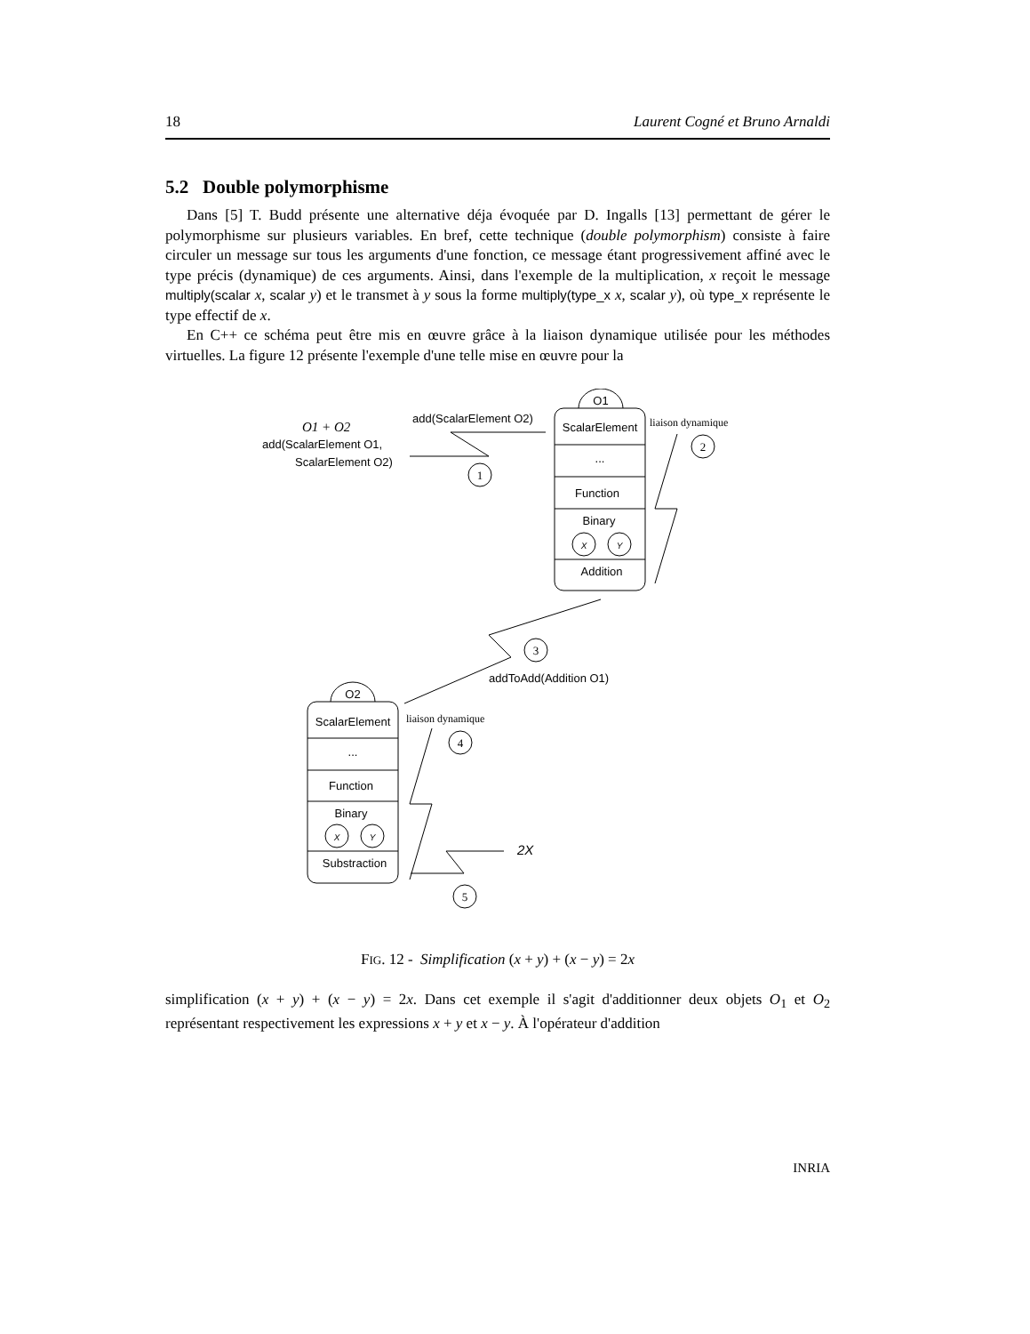18 Laurent Cogné et Bruno Arnaldi
5.2 Double polymorphisme
Dans [5] T. Budd présente une alternative déja évoquée par D. Ingalls [13] permettant de gérer le polymorphisme sur plusieurs variables. En bref, cette technique (double polymorphism) consiste à faire circuler un message sur tous les arguments d'une fonction, ce message étant progressivement affiné avec le type précis (dynamique) de ces arguments. Ainsi, dans l'exemple de la multiplication, x reçoit le message multiply(scalar x, scalar y) et le transmet à y sous la forme multiply(type_x x, scalar y), où type_x représente le type effectif de x.
En C++ ce schéma peut être mis en œuvre grâce à la liaison dynamique utilisée pour les méthodes virtuelles. La figure 12 présente l'exemple d'une telle mise en œuvre pour la
O1
ScalarElement
...
Function
Binary
X
Y
Addition
O1 + O2
add(ScalarElement O1,
ScalarElement O2)
add(ScalarElement O2)
1
liaison dynamique
2
3
addToAdd(Addition O1)
O2
ScalarElement
...
Function
Binary
X
Y
Substraction
liaison dynamique
4
2X
5
FIG. 12 - Simplification (x + y) + (x − y) = 2x
simplification (x + y) + (x − y) = 2x. Dans cet exemple il s'agit d'additionner deux objets O<sub>1</sub> et O<sub>2</sub> représentant respectivement les expressions x + y et x − y. À l'opérateur d'addition
INRIA